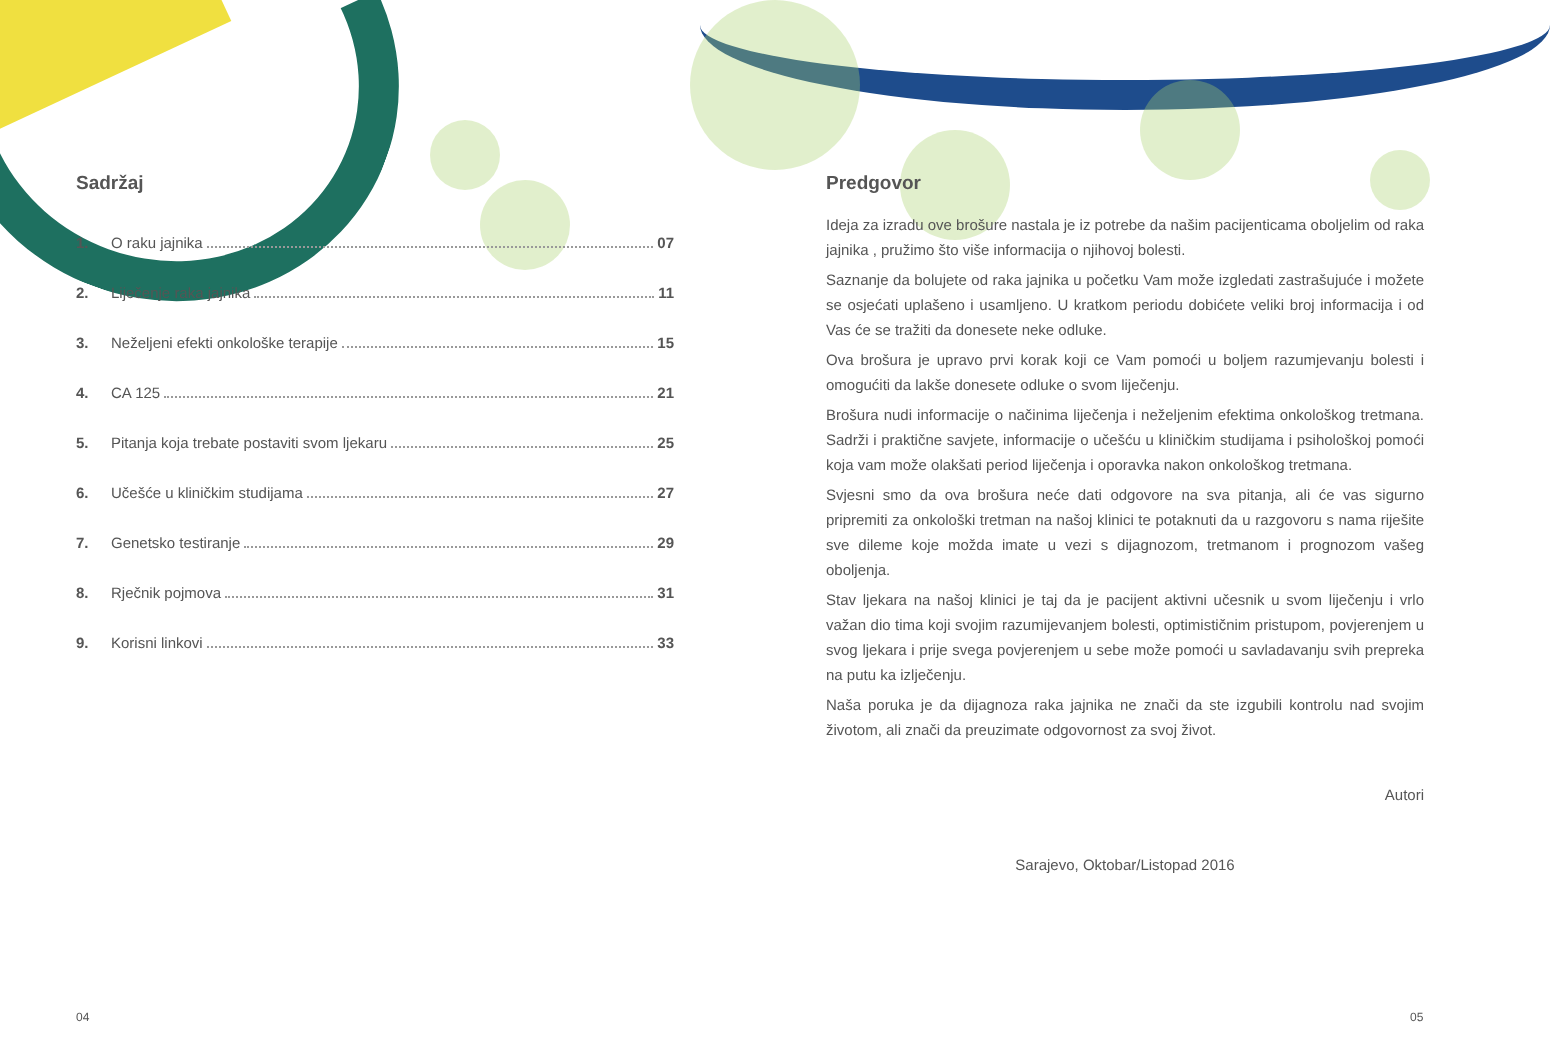Sadržaj
1. O raku jajnika 07
2. Liječenje raka jajnika 11
3. Neželjeni efekti onkološke terapije 15
4. CA 125 21
5. Pitanja koja trebate postaviti svom ljekaru 25
6. Učešće u kliničkim studijama 27
7. Genetsko testiranje 29
8. Rječnik pojmova 31
9. Korisni linkovi 33
04
Predgovor
Ideja za izradu ove brošure nastala je iz potrebe da našim pacijenticama oboljelim od raka jajnika , pružimo što više informacija o njihovoj bolesti.
Saznanje da bolujete od raka jajnika u početku Vam može izgledati zastrašujuće i možete se osjećati uplašeno i usamljeno. U kratkom periodu dobićete veliki broj informacija i od Vas će se tražiti da donesete neke odluke.
Ova brošura je upravo prvi korak koji ce Vam pomoći u boljem razumjevanju bolesti i omogućiti da lakše donesete odluke o svom liječenju.
Brošura nudi informacije o načinima liječenja i neželjenim efektima onkološkog tretmana. Sadrži i praktične savjete, informacije o učešću u kliničkim studijama i psihološkoj pomoći koja vam može olakšati period liječenja i oporavka nakon onkološkog tretmana.
Svjesni smo da ova brošura neće dati odgovore na sva pitanja, ali će vas sigurno pripremiti za onkološki tretman na našoj klinici te potaknuti da u razgovoru s nama riješite sve dileme koje možda imate u vezi s dijagnozom, tretmanom i prognozom vašeg oboljenja.
Stav ljekara na našoj klinici je taj da je pacijent aktivni učesnik u svom liječenju i vrlo važan dio tima koji svojim razumijevanjem bolesti, optimističnim pristupom, povjerenjem u svog ljekara i prije svega povjerenjem u sebe može pomoći u savladavanju svih prepreka na putu ka izlječenju.
Naša poruka je da dijagnoza raka jajnika ne znači da ste izgubili kontrolu nad svojim životom, ali znači da preuzimate odgovornost za svoj život.
Autori
Sarajevo, Oktobar/Listopad 2016
05